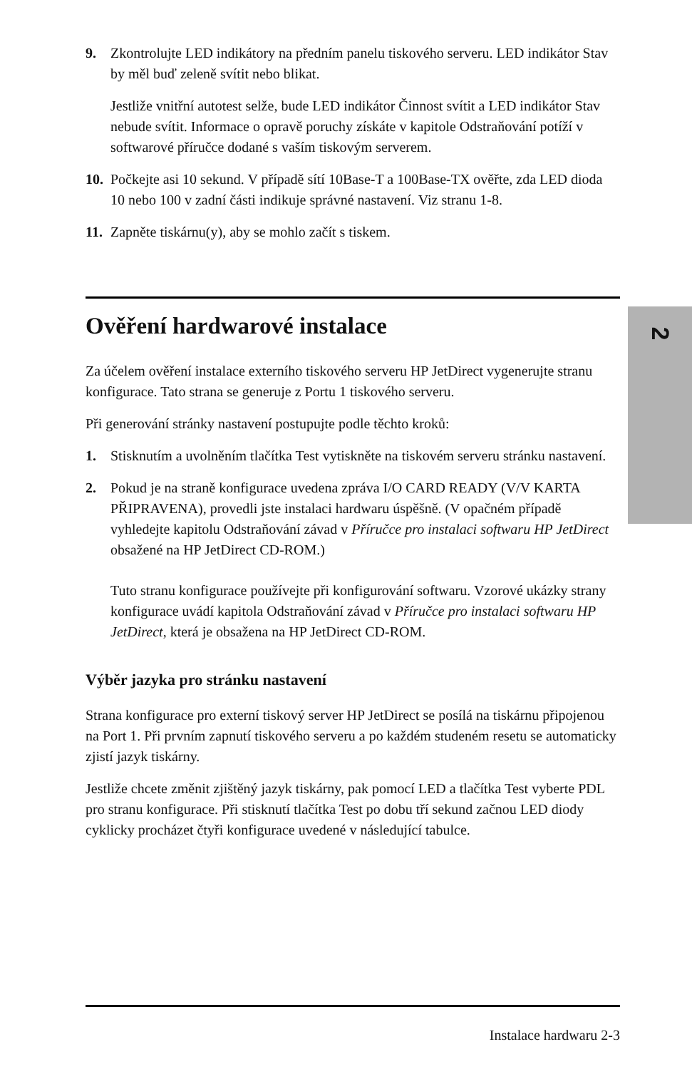2
9. Zkontrolujte LED indikátory na předním panelu tiskového serveru. LED indikátor Stav by měl buď zeleně svítit nebo blikat.
Jestliže vnitřní autotest selže, bude LED indikátor Činnost svítit a LED indikátor Stav nebude svítit. Informace o opravě poruchy získáte v kapitole Odstraňování potíží v softwarové příručce dodané s vaším tiskovým serverem.
10.
Počkejte asi 10 sekund. V případě sítí 10Base-T a 100Base-TX ověřte, zda LED dioda 10 nebo 100 v zadní části indikuje správné nastavení. Viz stranu 1-8.
11.
Zapněte tiskárnu(y), aby se mohlo začít s tiskem.
Ověření hardwarové instalace
Za účelem ověření instalace externího tiskového serveru HP JetDirect vygenerujte stranu konfigurace. Tato strana se generuje z Portu 1 tiskového serveru.
Při generování stránky nastavení postupujte podle těchto kroků:
1. Stisknutím a uvolněním tlačítka Test vytiskněte na tiskovém serveru stránku nastavení.
2. Pokud je na straně konfigurace uvedena zpráva I/O CARD READY (V/V KARTA PŘIPRAVENA), provedli jste instalaci hardwaru úspěšně. (V opačném případě vyhledejte kapitolu Odstraňování závad v Příručce pro instalaci softwaru HP JetDirect obsažené na HP JetDirect CD-ROM.)
Tuto stranu konfigurace používejte při konfigurování softwaru. Vzorové ukázky strany konfigurace uvádí kapitola Odstraňování závad v Příručce pro instalaci softwaru HP JetDirect, která je obsažena na HP JetDirect CD-ROM.
Výběr jazyka pro stránku nastavení
Strana konfigurace pro externí tiskový server HP JetDirect se posílá na tiskárnu připojenou na Port 1. Při prvním zapnutí tiskového serveru a po každém studeném resetu se automaticky zjistí jazyk tiskárny.
Jestliže chcete změnit zjištěný jazyk tiskárny, pak pomocí LED a tlačítka Test vyberte PDL pro stranu konfigurace. Při stisknutí tlačítka Test po dobu tří sekund začnou LED diody cyklicky procházet čtyři konfigurace uvedené v následující tabulce.
Instalace hardwaru 2-3